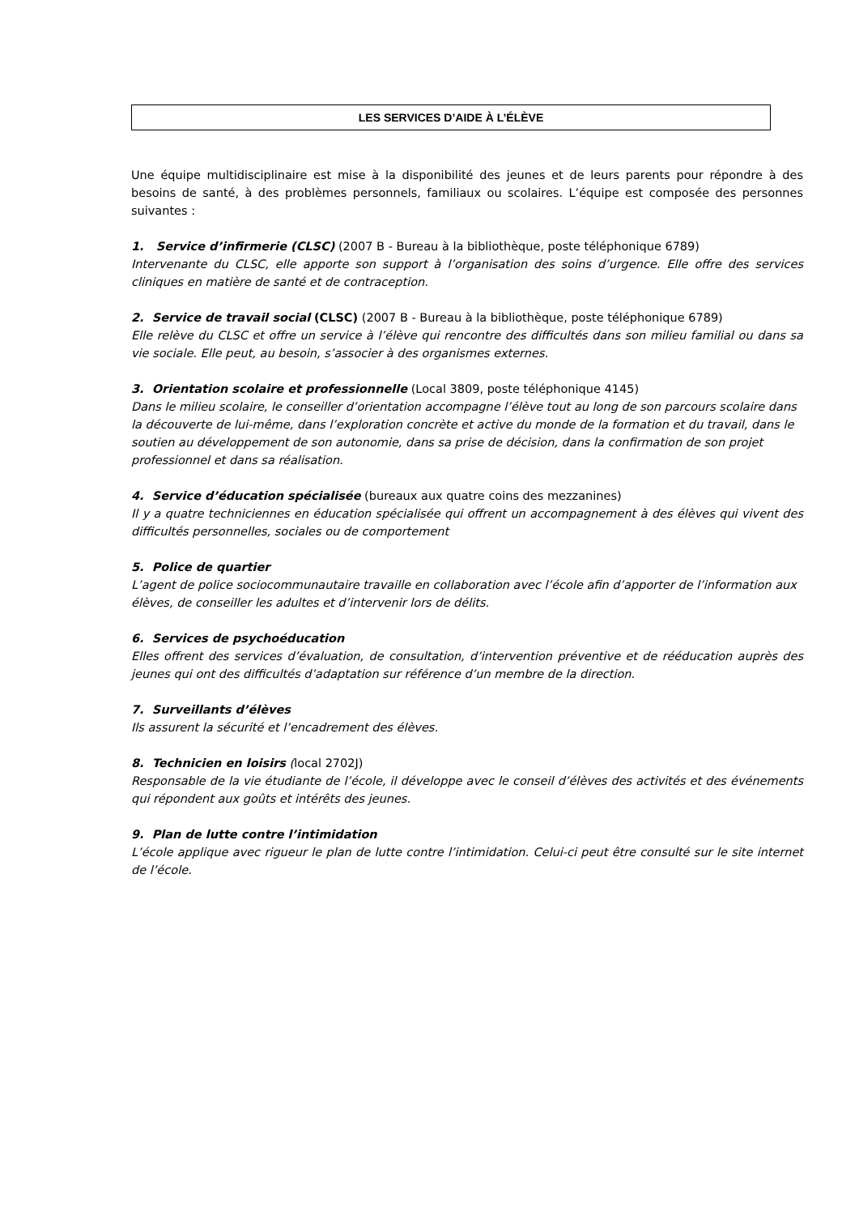LES SERVICES D’AIDE À L’ÉLÈVE
Une équipe multidisciplinaire est mise à la disponibilité des jeunes et de leurs parents pour répondre à des besoins de santé, à des problèmes personnels, familiaux ou scolaires. L’équipe est composée des personnes suivantes :
1. Service d’infirmerie (CLSC) (2007 B - Bureau à la bibliothèque, poste téléphonique 6789)
Intervenante du CLSC, elle apporte son support à l’organisation des soins d’urgence. Elle offre des services cliniques en matière de santé et de contraception.
2. Service de travail social (CLSC) (2007 B - Bureau à la bibliothèque, poste téléphonique 6789)
Elle relève du CLSC et offre un service à l’élève qui rencontre des difficultés dans son milieu familial ou dans sa vie sociale. Elle peut, au besoin, s’associer à des organismes externes.
3. Orientation scolaire et professionnelle (Local 3809, poste téléphonique 4145)
Dans le milieu scolaire, le conseiller d’orientation accompagne l’élève tout au long de son parcours scolaire dans la découverte de lui-même, dans l’exploration concrète et active du monde de la formation et du travail, dans le soutien au développement de son autonomie, dans sa prise de décision, dans la confirmation de son projet professionnel et dans sa réalisation.
4. Service d’éducation spécialisée (bureaux aux quatre coins des mezzanines)
Il y a quatre techniciennes en éducation spécialisée qui offrent un accompagnement à des élèves qui vivent des difficultés personnelles, sociales ou de comportement
5. Police de quartier
L’agent de police sociocommunautaire travaille en collaboration avec l’école afin d’apporter de l’information aux élèves, de conseiller les adultes et d’intervenir lors de délits.
6. Services de psychoéducation
Elles offrent des services d’évaluation, de consultation, d’intervention préventive et de rééducation auprès des jeunes qui ont des difficultés d’adaptation sur référence d’un membre de la direction.
7. Surveillants d’élèves
Ils assurent la sécurité et l’encadrement des élèves.
8. Technicien en loisirs (local 2702J)
Responsable de la vie étudiante de l’école, il développe avec le conseil d’élèves des activités et des événements qui répondent aux goûts et intérêts des jeunes.
9. Plan de lutte contre l’intimidation
L’école applique avec rigueur le plan de lutte contre l’intimidation. Celui-ci peut être consulté sur le site internet de l’école.